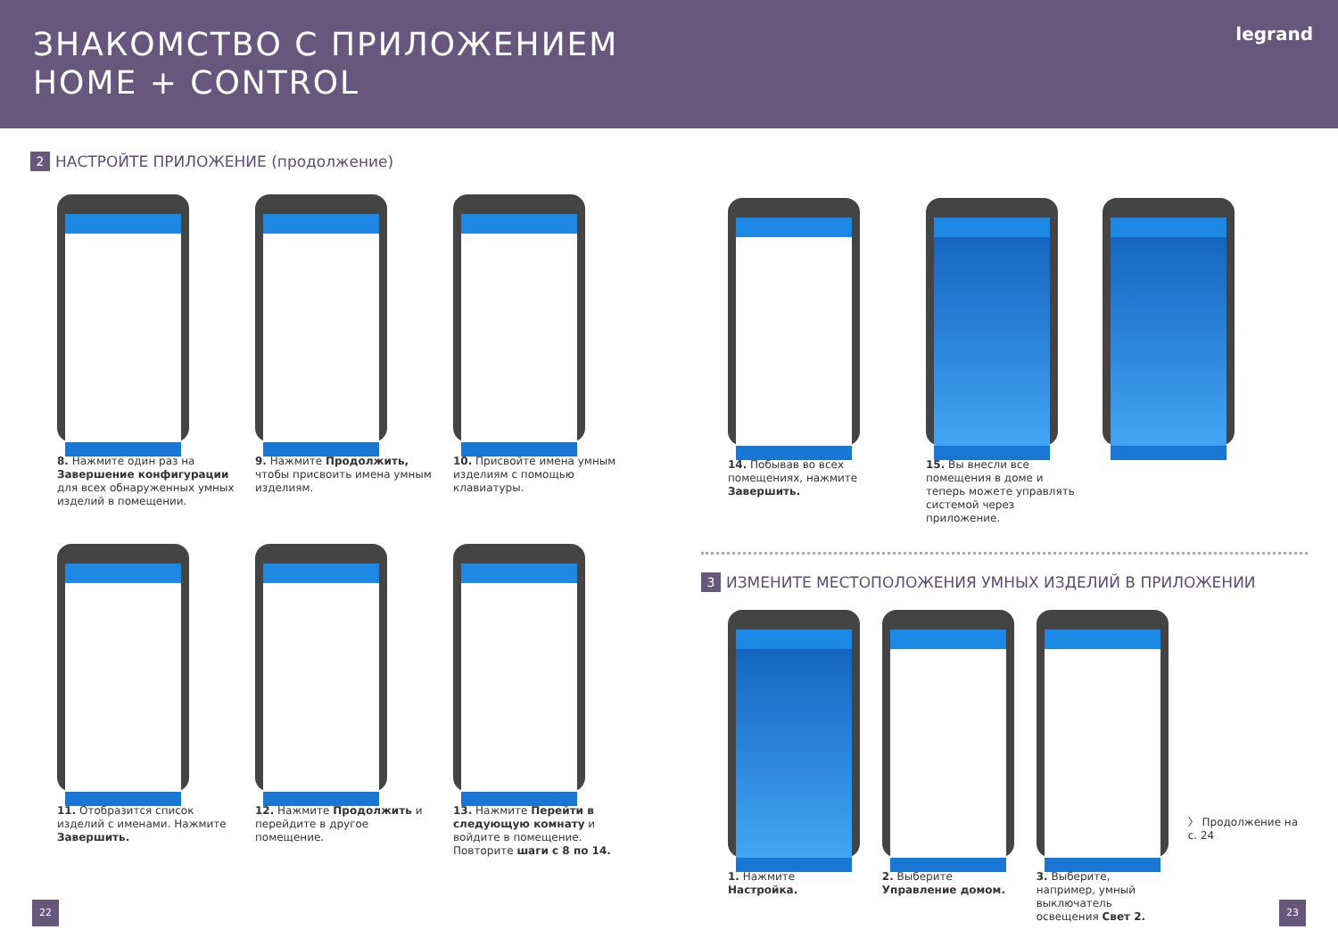ЗНАКОМСТВО С ПРИЛОЖЕНИЕМ
HOME + CONTROL
legrand
2 НАСТРОЙТЕ ПРИЛОЖЕНИЕ (продолжение)
8. Нажмите один раз на Завершение конфигурации для всех обнаруженных умных изделий в помещении.
9. Нажмите Продолжить, чтобы присвоить имена умным изделиям.
10. Присвойте имена умным изделиям с помощью клавиатуры.
11. Отобразится список изделий с именами. Нажмите Завершить.
12. Нажмите Продолжить и перейдите в другое помещение.
13. Нажмите Перейти в следующую комнату и войдите в помещение. Повторите шаги с 8 по 14.
14. Побывав во всех помещениях, нажмите Завершить.
15. Вы внесли все помещения в доме и теперь можете управлять системой через приложение.
3 ИЗМЕНИТЕ МЕСТОПОЛОЖЕНИЯ УМНЫХ ИЗДЕЛИЙ В ПРИЛОЖЕНИИ
1. Нажмите Настройка.
2. Выберите Управление домом.
3. Выберите, например, умный выключатель освещения Свет 2.
〉 Продолжение на с. 24
22 23